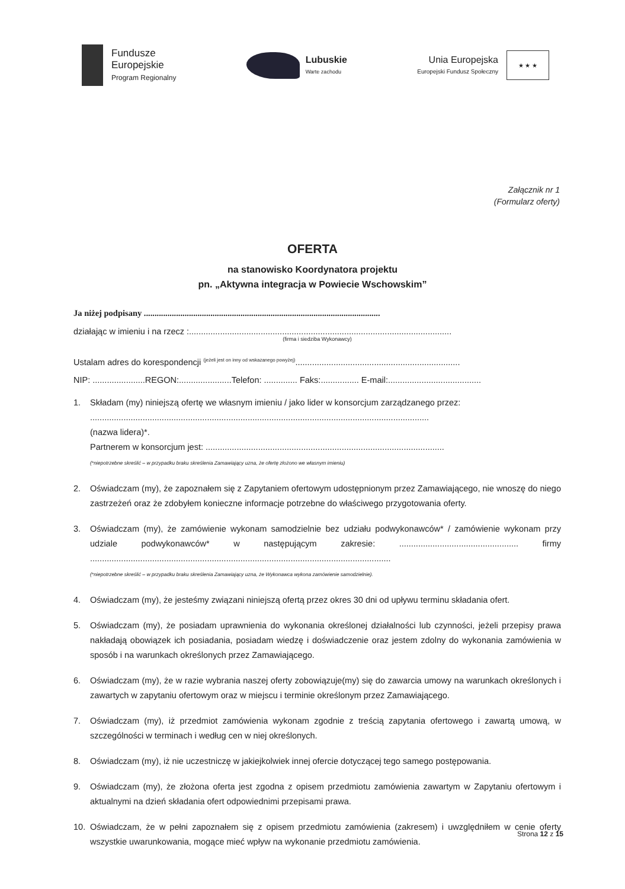Fundusze
Europejskie
Program Regionalny
Lubuskie
Warte zachodu
Unia Europejska
Europejski Fundusz Społeczny
★ ★ ★
Załącznik nr 1
(Formularz oferty)
OFERTA
na stanowisko Koordynatora projektu
pn. „Aktywna integracja w Powiecie Wschowskim”
Ja niżej podpisany ..............................................................................................................
działając w imieniu i na rzecz :..............................................................................................................
(firma i siedziba Wykonawcy)
Ustalam adres do korespondencji <sup>(jeżeli jest on inny od wskazanego powyżej)</sup>.....................................................................
NIP: ......................REGON:......................Telefon: .............. Faks:................ E-mail:.......................................
1. Składam (my) niniejszą ofertę we własnym imieniu / jako lider w konsorcjum zarządzanego przez:
..............................................................................................................................................
(nazwa lidera)*.
Partnerem w konsorcjum jest: ....................................................................................................
(*niepotrzebne skreślić – w przypadku braku skreślenia Zamawiający uzna, że ofertę złożono we własnym imieniu)
2. Oświadczam (my), że zapoznałem się z Zapytaniem ofertowym udostępnionym przez Zamawiającego, nie wnoszę do niego zastrzeżeń oraz że zdobyłem konieczne informacje potrzebne do właściwego przygotowania oferty.
3. Oświadczam (my), że zamówienie wykonam samodzielnie bez udziału podwykonawców* / zamówienie wykonam przy udziale podwykonawców* w następującym zakresie: .................................................. firmy ..............................................................................................................................
(*niepotrzebne skreślić – w przypadku braku skreślenia Zamawiający uzna, że Wykonawca wykona zamówienie samodzielnie).
4. Oświadczam (my), że jesteśmy związani niniejszą ofertą przez okres 30 dni od upływu terminu składania ofert.
5. Oświadczam (my), że posiadam uprawnienia do wykonania określonej działalności lub czynności, jeżeli przepisy prawa nakładają obowiązek ich posiadania, posiadam wiedzę i doświadczenie oraz jestem zdolny do wykonania zamówienia w sposób i na warunkach określonych przez Zamawiającego.
6. Oświadczam (my), że w razie wybrania naszej oferty zobowiązuje(my) się do zawarcia umowy na warunkach określonych i zawartych w zapytaniu ofertowym oraz w miejscu i terminie określonym przez Zamawiającego.
7. Oświadczam (my), iż przedmiot zamówienia wykonam zgodnie z treścią zapytania ofertowego i zawartą umową, w szczególności w terminach i według cen w niej określonych.
8. Oświadczam (my), iż nie uczestniczę w jakiejkolwiek innej ofercie dotyczącej tego samego postępowania.
9. Oświadczam (my), że złożona oferta jest zgodna z opisem przedmiotu zamówienia zawartym w Zapytaniu ofertowym i aktualnymi na dzień składania ofert odpowiednimi przepisami prawa.
10. Oświadczam, że w pełni zapoznałem się z opisem przedmiotu zamówienia (zakresem) i uwzględniłem w cenie oferty wszystkie uwarunkowania, mogące mieć wpływ na wykonanie przedmiotu zamówienia.
Strona 12 z 15